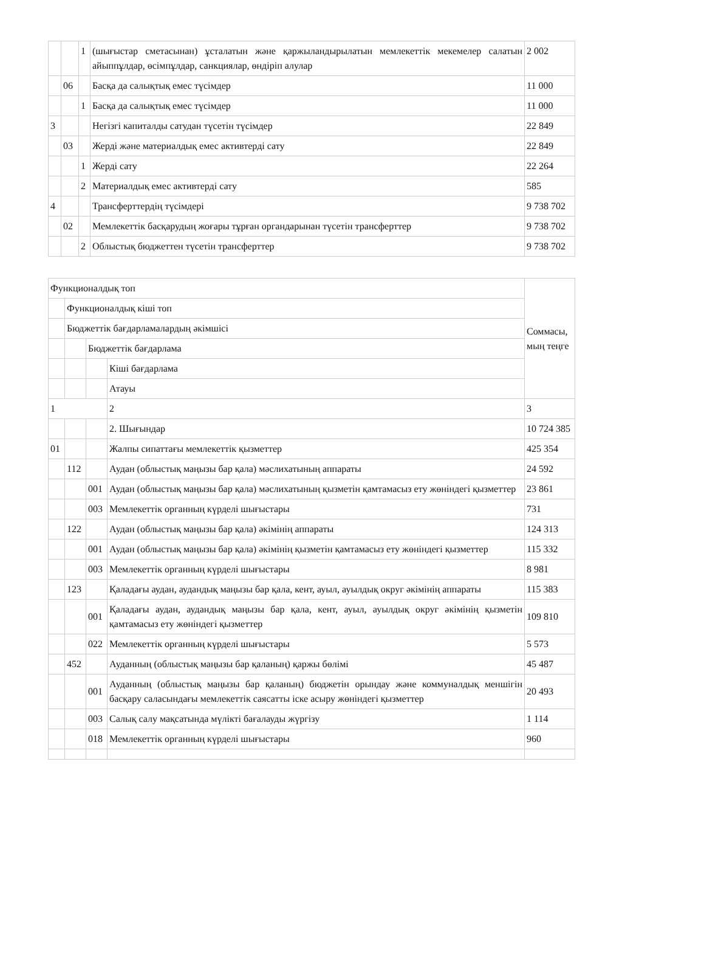| | | 1 | (шығыстар сметасынан) ұсталатын және қаржыландырылатын мемлекеттік мекемелер салатын айыппұлдар, өсімпұлдар, санкциялар, өндіріп алулар | 2 002 |
| | 06 | | Басқа да салықтық емес түсімдер | 11 000 |
| | | 1 | Басқа да салықтық емес түсімдер | 11 000 |
| 3 | | | Негізгі капиталды сатудан түсетін түсімдер | 22 849 |
| | 03 | | Жерді және материалдық емес активтерді сату | 22 849 |
| | | 1 | Жерді сату | 22 264 |
| | | 2 | Материалдық емес активтерді сату | 585 |
| 4 | | | Трансферттердің түсімдері | 9 738 702 |
| | 02 | | Мемлекеттік басқарудың жоғары тұрған органдарынан түсетін трансферттер | 9 738 702 |
| | | 2 | Облыстық бюджеттен түсетін трансферттер | 9 738 702 |
| Функционалдық топ | | | | Соммасы, мың теңге |
| | Функционалдық кіші топ | | | |
| | Бюджеттік бағдарламалардың әкімшісі | | | |
| | | Бюджеттік бағдарлама | | |
| | | | Кіші бағдарлама | |
| | | | Атауы | |
| 1 | | | 2 | 3 |
| | | | 2. Шығындар | 10 724 385 |
| 01 | | | Жалпы сипаттағы мемлекеттік қызметтер | 425 354 |
| | 112 | | Аудан (облыстық маңызы бар қала) мәслихатының аппараты | 24 592 |
| | | 001 | Аудан (облыстық маңызы бар қала) мәслихатының қызметін қамтамасыз ету жөніндегі қызметтер | 23 861 |
| | | 003 | Мемлекеттік органның күрделі шығыстары | 731 |
| | 122 | | Аудан (облыстық маңызы бар қала) әкімінің аппараты | 124 313 |
| | | 001 | Аудан (облыстық маңызы бар қала) әкімінің қызметін қамтамасыз ету жөніндегі қызметтер | 115 332 |
| | | 003 | Мемлекеттік органның күрделі шығыстары | 8 981 |
| | 123 | | Қаладағы аудан, аудандық маңызы бар қала, кент, ауыл, ауылдық округ әкімінің аппараты | 115 383 |
| | | 001 | Қаладағы аудан, аудандық маңызы бар қала, кент, ауыл, ауылдық округ әкімінің қызметін қамтамасыз ету жөніндегі қызметтер | 109 810 |
| | | 022 | Мемлекеттік органның күрделі шығыстары | 5 573 |
| | 452 | | Ауданның (облыстық маңызы бар қаланың) қаржы бөлімі | 45 487 |
| | | 001 | Ауданның (облыстық маңызы бар қаланың) бюджетін орындау және коммуналдық меншігін басқару саласындағы мемлекеттік саясатты іске асыру жөніндегі қызметтер | 20 493 |
| | | 003 | Салық салу мақсатында мүлікті бағалауды жүргізу | 1 114 |
| | | 018 | Мемлекеттік органның күрделі шығыстары | 960 |